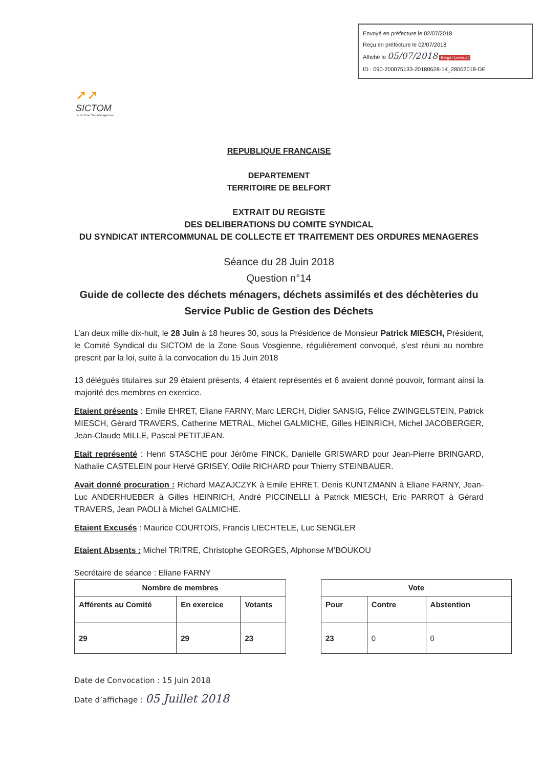Envoyé en préfecture le 02/07/2018
Reçu en préfecture le 02/07/2018
Affiché le 05/07/2018 Berger Levrault
ID : 090-200075133-20180628-14_28062018-DE
➚➚
SICTOM
de la Zone Sous-Vosgienne
REPUBLIQUE FRANCAISE
DEPARTEMENT
TERRITOIRE DE BELFORT
EXTRAIT DU REGISTE
DES DELIBERATIONS DU COMITE SYNDICAL
DU SYNDICAT INTERCOMMUNAL DE COLLECTE ET TRAITEMENT DES ORDURES MENAGERES
Séance du 28 Juin 2018
Question n°14
Guide de collecte des déchets ménagers, déchets assimilés et des déchèteries du Service Public de Gestion des Déchets
L’an deux mille dix-huit, le 28 Juin à 18 heures 30, sous la Présidence de Monsieur Patrick MIESCH, Président, le Comité Syndical du SICTOM de la Zone Sous Vosgienne, régulièrement convoqué, s’est réuni au nombre prescrit par la loi, suite à la convocation du 15 Juin 2018
13 délégués titulaires sur 29 étaient présents, 4 étaient représentés et 6 avaient donné pouvoir, formant ainsi la majorité des membres en exercice.
Etaient présents : Emile EHRET, Eliane FARNY, Marc LERCH, Didier SANSIG, Félice ZWINGELSTEIN, Patrick MIESCH, Gérard TRAVERS, Catherine METRAL, Michel GALMICHE, Gilles HEINRICH, Michel JACOBERGER, Jean-Claude MILLE, Pascal PETITJEAN.
Etait représenté : Henri STASCHE pour Jérôme FINCK, Danielle GRISWARD pour Jean-Pierre BRINGARD, Nathalie CASTELEIN pour Hervé GRISEY, Odile RICHARD pour Thierry STEINBAUER.
Avait donné procuration : Richard MAZAJCZYK à Emile EHRET, Denis KUNTZMANN à Eliane FARNY, Jean-Luc ANDERHUEBER à Gilles HEINRICH, André PICCINELLI à Patrick MIESCH, Eric PARROT à Gérard TRAVERS, Jean PAOLI à Michel GALMICHE.
Etaient Excusés : Maurice COURTOIS, Francis LIECHTELE, Luc SENGLER
Etaient Absents : Michel TRITRE, Christophe GEORGES, Alphonse M’BOUKOU
Secrétaire de séance : Eliane FARNY
| Nombre de membres | | |
| --- | --- | --- |
| Afférents au Comité | En exercice | Votants |
| 29 | 29 | 23 |
| Vote | | |
| --- | --- | --- |
| Pour | Contre | Abstention |
| 23 | 0 | 0 |
Date de Convocation : 15 Juin 2018
Date d’affichage : 05 Juillet 2018